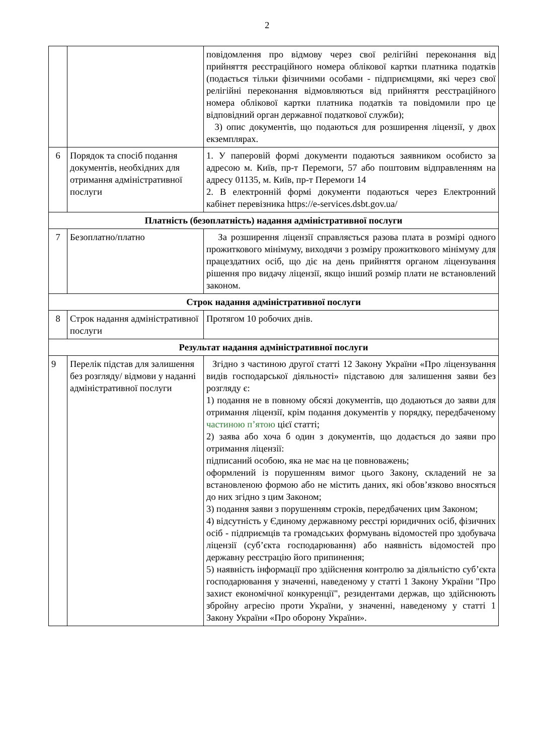2
| | | повідомлення про відмову через свої релігійні переконання від прийняття реєстраційного номера облікової картки платника податків (подається тільки фізичними особами - підприємцями, які через свої релігійні переконання відмовляються від прийняття реєстраційного номера облікової картки платника податків та повідомили про це відповідний орган державної податкової служби); 3) опис документів, що подаються для розширення ліцензії, у двох екземплярах. |
| 6 | Порядок та спосіб подання документів, необхідних для отримання адміністративної послуги | 1. У паперовій формі документи подаються заявником особисто за адресою м. Київ, пр-т Перемоги, 57 або поштовим відправленням на адресу 01135, м. Київ, пр-т Перемоги 14 2. В електронній формі документи подаються через Електронний кабінет перевізника https://e-services.dsbt.gov.ua/ |
| Платність (безоплатність) надання адміністративної послуги | | |
| 7 | Безоплатно/платно | За розширення ліцензії справляється разова плата в розмірі одного прожиткового мінімуму, виходячи з розміру прожиткового мінімуму для працездатних осіб, що діє на день прийняття органом ліцензування рішення про видачу ліцензії, якщо інший розмір плати не встановлений законом. |
| Строк надання адміністративної послуги | | |
| 8 | Строк надання адміністративної послуги | Протягом 10 робочих днів. |
| Результат надання адміністративної послуги | | |
| 9 | Перелік підстав для залишення без розгляду/ відмови у наданні адміністративної послуги | Згідно з частиною другої статті 12 Закону України «Про ліцензування видів господарської діяльності» підставою для залишення заяви без розгляду є: 1) подання не в повному обсязі документів, що додаються до заяви для отримання ліцензії, крім подання документів у порядку, передбаченому частиною п’ятою цієї статті; 2) заява або хоча б один з документів, що додається до заяви про отримання ліцензії: підписаний особою, яка не має на це повноважень; оформлений із порушенням вимог цього Закону, складений не за встановленою формою або не містить даних, які обов’язково вносяться до них згідно з цим Законом; 3) подання заяви з порушенням строків, передбачених цим Законом; 4) відсутність у Єдиному державному реєстрі юридичних осіб, фізичних осіб - підприємців та громадських формувань відомостей про здобувача ліцензії (суб’єкта господарювання) або наявність відомостей про державну реєстрацію його припинення; 5) наявність інформації про здійснення контролю за діяльністю суб’єкта господарювання у значенні, наведеному у статті 1 Закону України "Про захист економічної конкуренції", резидентами держав, що здійснюють збройну агресію проти України, у значенні, наведеному у статті 1 Закону України «Про оборону України». |